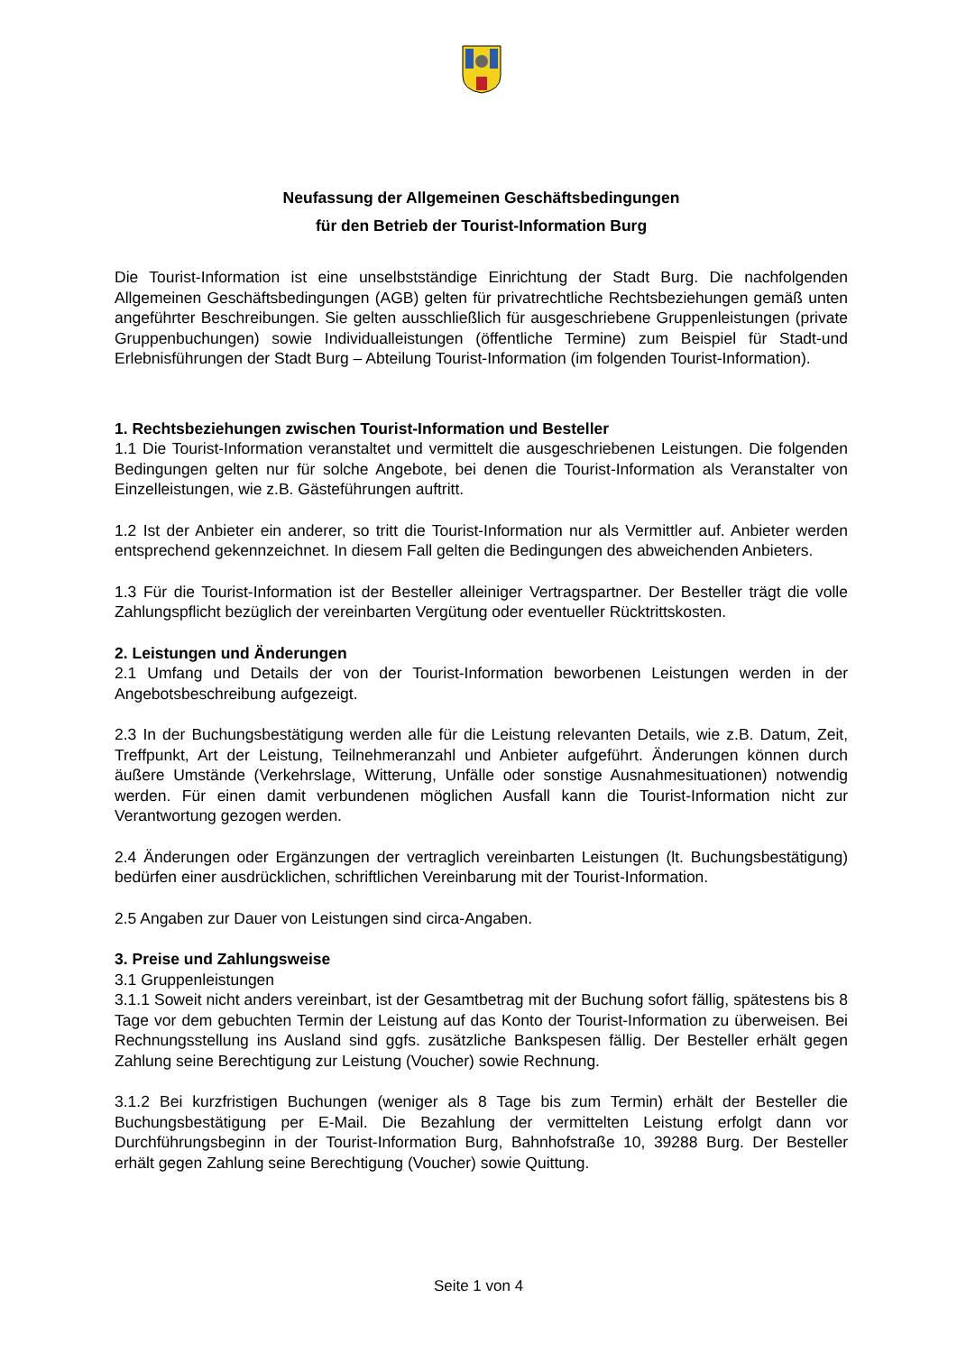Neufassung der Allgemeinen Geschäftsbedingungen
für den Betrieb der Tourist-Information Burg
Die Tourist-Information ist eine unselbstständige Einrichtung der Stadt Burg. Die nachfolgenden Allgemeinen Geschäftsbedingungen (AGB) gelten für privatrechtliche Rechtsbeziehungen gemäß unten angeführter Beschreibungen. Sie gelten ausschließlich für ausgeschriebene Gruppenleistungen (private Gruppenbuchungen) sowie Individualleistungen (öffentliche Termine) zum Beispiel für Stadt-und Erlebnisführungen der Stadt Burg – Abteilung Tourist-Information (im folgenden Tourist-Information).
1. Rechtsbeziehungen zwischen Tourist-Information und Besteller
1.1 Die Tourist-Information veranstaltet und vermittelt die ausgeschriebenen Leistungen. Die folgenden Bedingungen gelten nur für solche Angebote, bei denen die Tourist-Information als Veranstalter von Einzelleistungen, wie z.B. Gästeführungen auftritt.
1.2 Ist der Anbieter ein anderer, so tritt die Tourist-Information nur als Vermittler auf. Anbieter werden entsprechend gekennzeichnet. In diesem Fall gelten die Bedingungen des abweichenden Anbieters.
1.3 Für die Tourist-Information ist der Besteller alleiniger Vertragspartner. Der Besteller trägt die volle Zahlungspflicht bezüglich der vereinbarten Vergütung oder eventueller Rücktrittskosten.
2. Leistungen und Änderungen
2.1 Umfang und Details der von der Tourist-Information beworbenen Leistungen werden in der Angebotsbeschreibung aufgezeigt.
2.3 In der Buchungsbestätigung werden alle für die Leistung relevanten Details, wie z.B. Datum, Zeit, Treffpunkt, Art der Leistung, Teilnehmeranzahl und Anbieter aufgeführt. Änderungen können durch äußere Umstände (Verkehrslage, Witterung, Unfälle oder sonstige Ausnahmesituationen) notwendig werden. Für einen damit verbundenen möglichen Ausfall kann die Tourist-Information nicht zur Verantwortung gezogen werden.
2.4 Änderungen oder Ergänzungen der vertraglich vereinbarten Leistungen (lt. Buchungsbestätigung) bedürfen einer ausdrücklichen, schriftlichen Vereinbarung mit der Tourist-Information.
2.5 Angaben zur Dauer von Leistungen sind circa-Angaben.
3. Preise und Zahlungsweise
3.1 Gruppenleistungen
3.1.1 Soweit nicht anders vereinbart, ist der Gesamtbetrag mit der Buchung sofort fällig, spätestens bis 8 Tage vor dem gebuchten Termin der Leistung auf das Konto der Tourist-Information zu überweisen. Bei Rechnungsstellung ins Ausland sind ggfs. zusätzliche Bankspesen fällig. Der Besteller erhält gegen Zahlung seine Berechtigung zur Leistung (Voucher) sowie Rechnung.
3.1.2 Bei kurzfristigen Buchungen (weniger als 8 Tage bis zum Termin) erhält der Besteller die Buchungsbestätigung per E-Mail. Die Bezahlung der vermittelten Leistung erfolgt dann vor Durchführungsbeginn in der Tourist-Information Burg, Bahnhofstraße 10, 39288 Burg. Der Besteller erhält gegen Zahlung seine Berechtigung (Voucher) sowie Quittung.
Seite 1 von 4